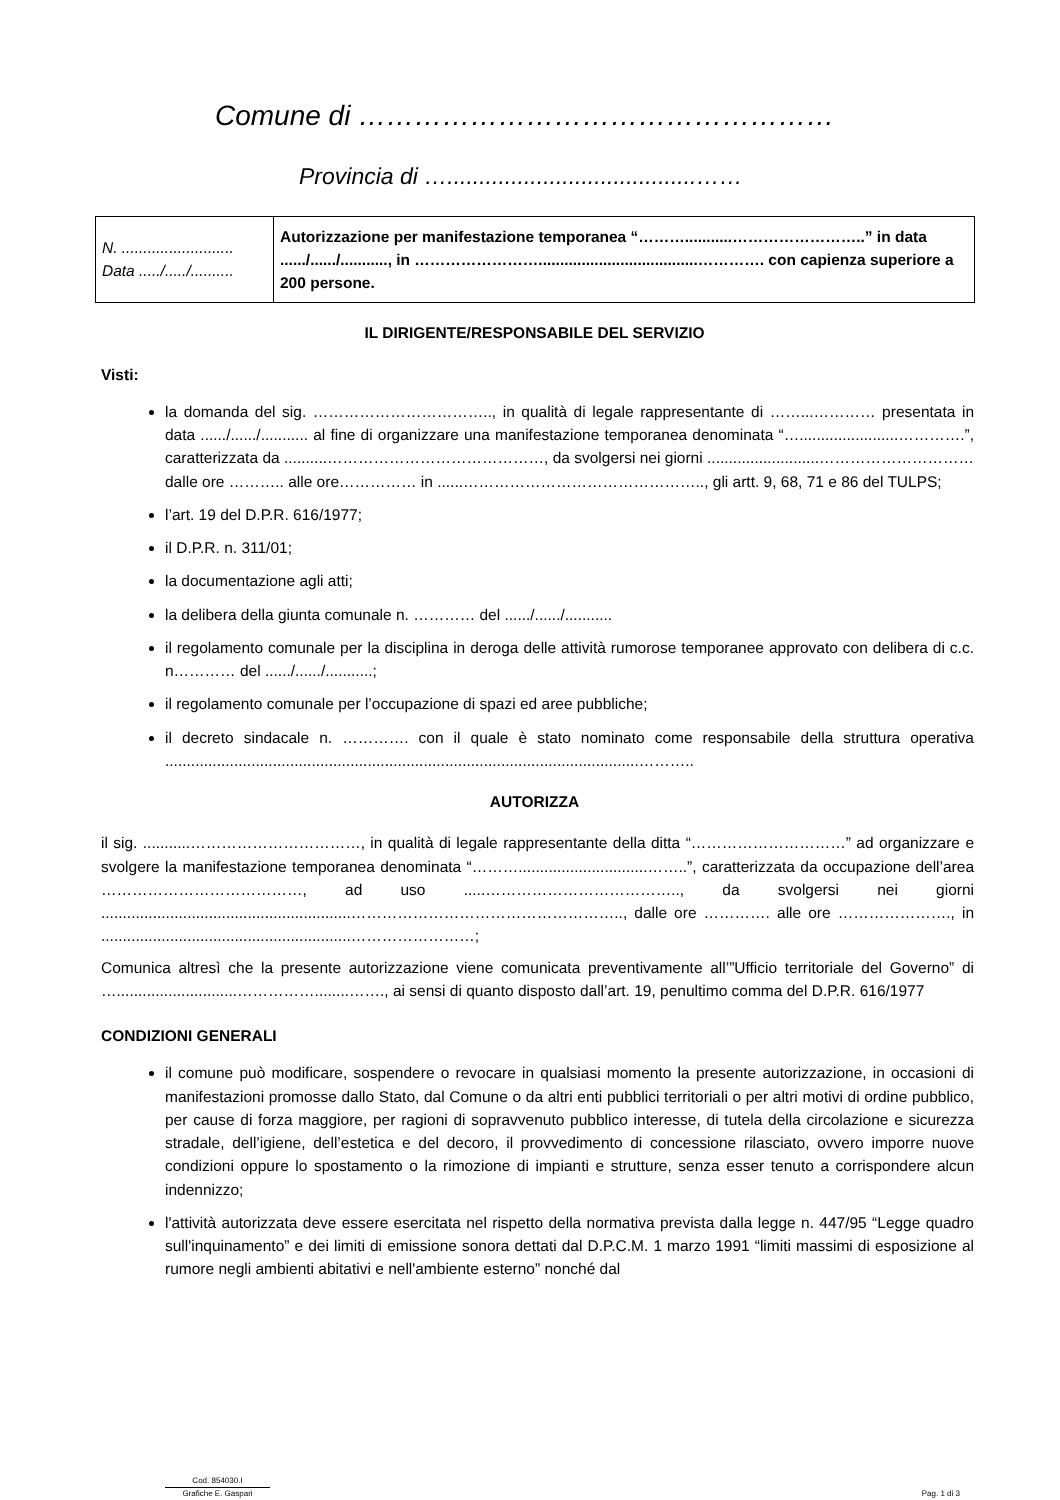Comune di ……………………………………………
Provincia di ….......................................……
| N. .......................... Data ...../...../.......... | Autorizzazione per manifestazione temporanea “………...........……………………..” in data ....../....../..........., in …………………….....................................…………. con capienza superiore a 200 persone. |
IL DIRIGENTE/RESPONSABILE DEL SERVIZIO
Visti:
la domanda del sig. …………………………….., in qualità di legale rappresentante di ……...………… presentata in data ....../....../........... al fine di organizzare una manifestazione temporanea denominata “….......................………….”, caratterizzata da ..........……………………………………, da svolgersi nei giorni ..........................………………………… dalle ore ……….. alle ore…………… in ......……………………………………….., gli artt. 9, 68, 71 e 86 del TULPS;
l’art. 19 del D.P.R. 616/1977;
il D.P.R. n. 311/01;
la documentazione agli atti;
la delibera della giunta comunale n. ………… del ....../....../...........
il regolamento comunale per la disciplina in deroga delle attività rumorose temporanee approvato con delibera di c.c. n………… del ....../....../...........;
il regolamento comunale per l’occupazione di spazi ed aree pubbliche;
il decreto sindacale n. …………. con il quale è stato nominato come responsabile della struttura operativa ..............................................................................................................………..
AUTORIZZA
il sig. ...........……………………………, in qualità di legale rappresentante della ditta “…………………………” ad organizzare e svolgere la manifestazione temporanea denominata “………..............................……..”, caratterizzata da occupazione dell’area …………………………………, ad uso .....……………………………….., da svolgersi nei giorni ..........................................................…………………………………………….., dalle ore …………. alle ore …………………., in ..........................................................……………………;
Comunica altresì che la presente autorizzazione viene comunicata preventivamente all’”Ufficio territoriale del Governo” di …............................……………........……., ai sensi di quanto disposto dall’art. 19, penultimo comma del D.P.R. 616/1977
CONDIZIONI GENERALI
il comune può modificare, sospendere o revocare in qualsiasi momento la presente autorizzazione, in occasioni di manifestazioni promosse dallo Stato, dal Comune o da altri enti pubblici territoriali o per altri motivi di ordine pubblico, per cause di forza maggiore, per ragioni di sopravvenuto pubblico interesse, di tutela della circolazione e sicurezza stradale, dell’igiene, dell’estetica e del decoro, il provvedimento di concessione rilasciato, ovvero imporre nuove condizioni oppure lo spostamento o la rimozione di impianti e strutture, senza esser tenuto a corrispondere alcun indennizzo;
l'attività autorizzata deve essere esercitata nel rispetto della normativa prevista dalla legge n. 447/95 “Legge quadro sull'inquinamento” e dei limiti di emissione sonora dettati dal D.P.C.M. 1 marzo 1991 “limiti massimi di esposizione al rumore negli ambienti abitativi e nell'ambiente esterno” nonché dal
Cod. 854030.I
Grafiche E. Gaspari
Pag. 1 di 3